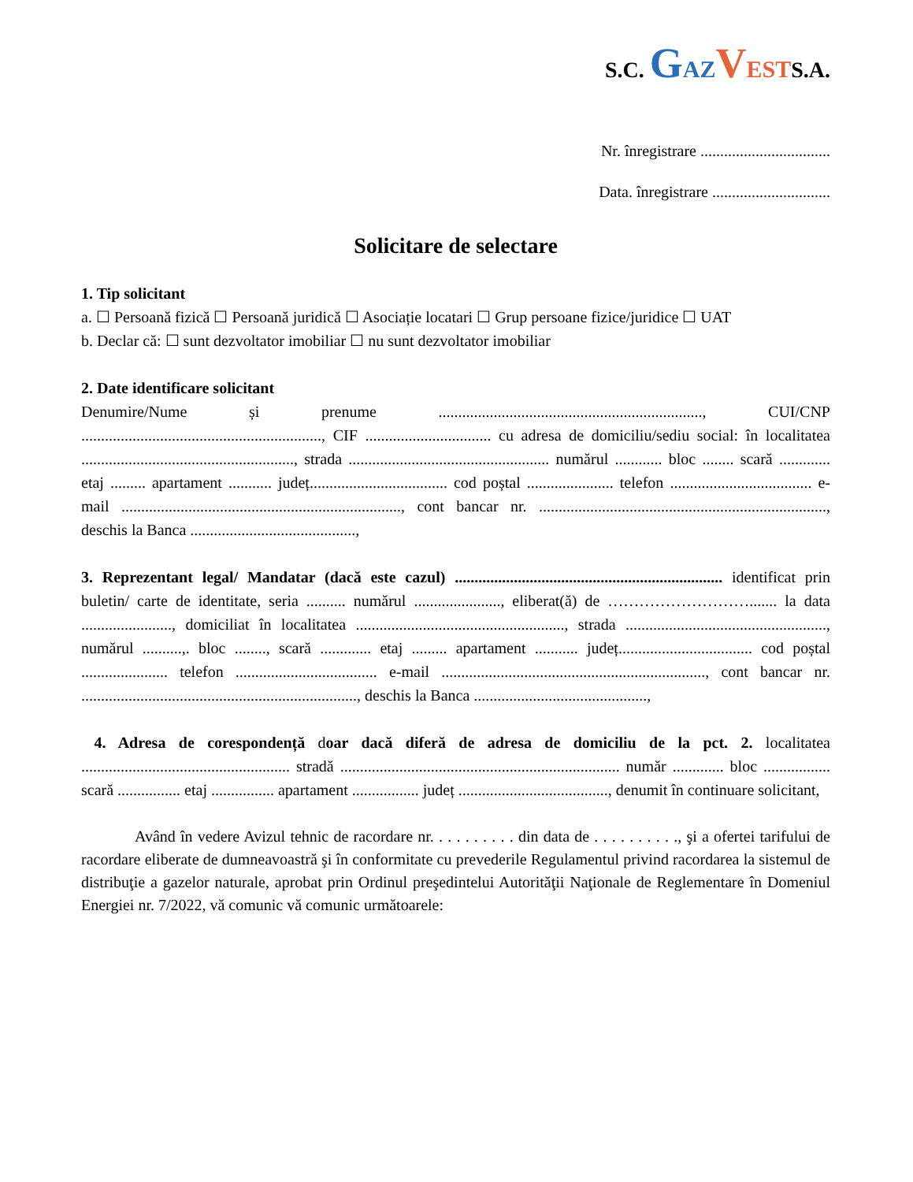S.C. GAZ VESTS.A.
Nr. înregistrare .................................
Data. înregistrare ..............................
Solicitare de selectare
1. Tip solicitant
a. ☐ Persoană fizică ☐ Persoană juridică ☐ Asociație locatari ☐ Grup persoane fizice/juridice ☐ UAT
b. Declar că: ☐ sunt dezvoltator imobiliar ☐ nu sunt dezvoltator imobiliar
2. Date identificare solicitant
Denumire/Nume și prenume ..................................................................., CUI/CNP ............................................................., CIF ................................ cu adresa de domiciliu/sediu social: în localitatea ......................................................, strada ................................................... numărul ............ bloc ........ scară ............. etaj ......... apartament ........... județ................................... cod poștal ...................... telefon .................................... e-mail ......................................................................., cont bancar nr. ........................................................................., deschis la Banca ..........................................,
3. Reprezentant legal/ Mandatar (dacă este cazul) .................................................................... identificat prin buletin/ carte de identitate, seria .......... numărul ......................, eliberat(ă) de ………………………....... la data ......................., domiciliat în localitatea ....................................................., strada ..................................................., numărul ..........,. bloc ........, scară ............. etaj ......... apartament ........... județ.................................. cod poștal ...................... telefon .................................... e-mail ..................................................................., cont bancar nr. ......................................................................, deschis la Banca ............................................,
4. Adresa de corespondență doar dacă diferă de adresa de domiciliu de la pct. 2. localitatea ..................................................... stradă ....................................................................... număr ............. bloc ................. scară ................ etaj ................ apartament ................. județ ......................................, denumit în continuare solicitant,
Având în vedere Avizul tehnic de racordare nr. . . . . . . . . . din data de . . . . . . . . . ., şi a ofertei tarifului de racordare eliberate de dumneavoastră şi în conformitate cu prevederile Regulamentul privind racordarea la sistemul de distribuţie a gazelor naturale, aprobat prin Ordinul preşedintelui Autorităţii Naţionale de Reglementare în Domeniul Energiei nr. 7/2022, vă comunic vă comunic următoarele: